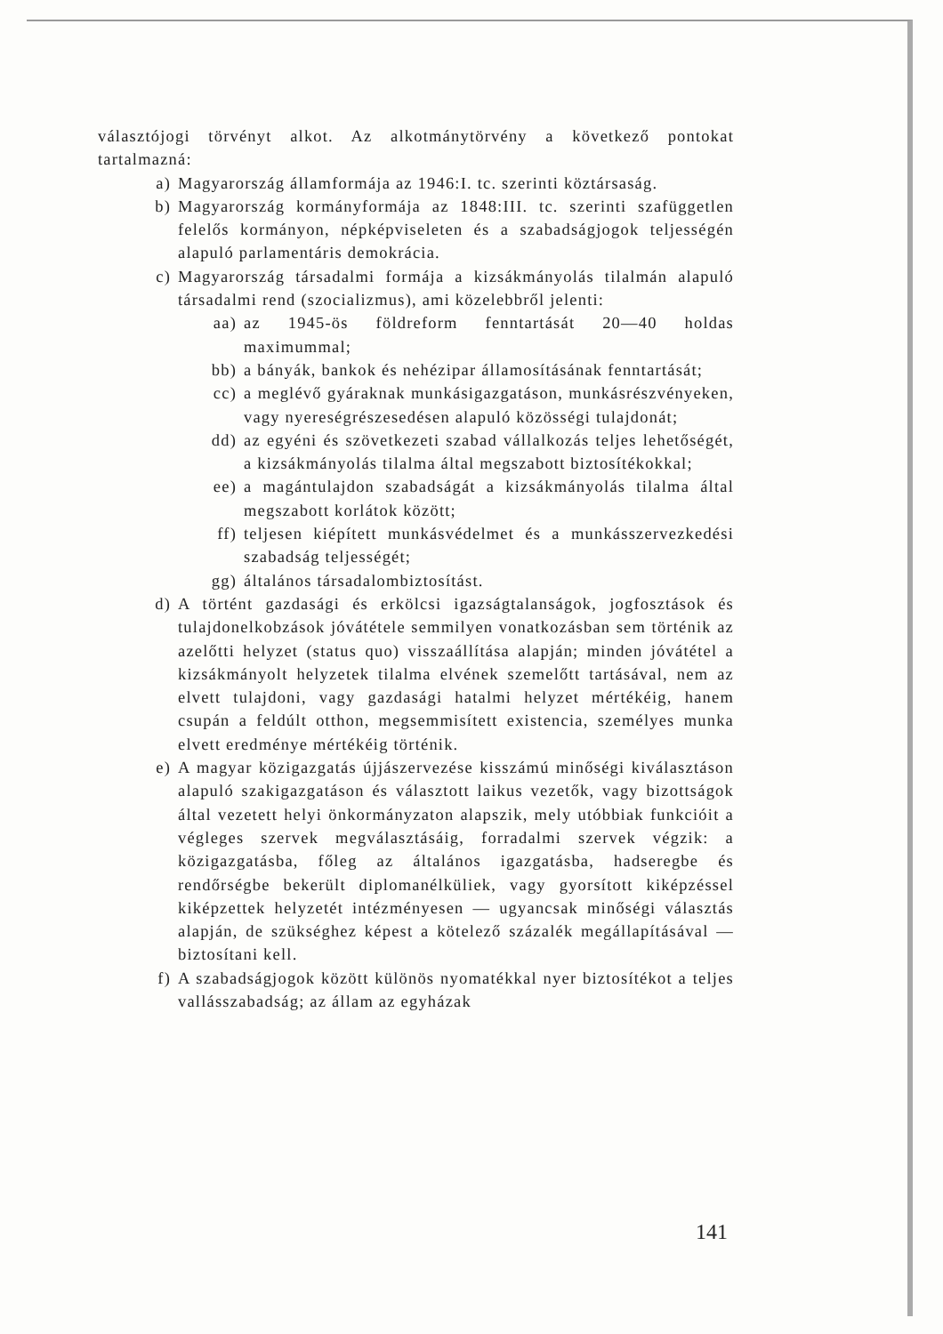választójogi törvényt alkot. Az alkotmánytörvény a következő pontokat tartalmazná:
a) Magyarország államformája az 1946:I. tc. szerinti köztársaság.
b) Magyarország kormányformája az 1848:III. tc. szerinti szafüggetlen felelős kormányon, népképviseleten és a szabadságjogok teljességén alapuló parlamentáris demokrácia.
c) Magyarország társadalmi formája a kizsákmányolás tilalmán alapuló társadalmi rend (szocializmus), ami közelebbről jelenti:
aa) az 1945-ös földreform fenntartását 20—40 holdas maximummal;
bb) a bányák, bankok és nehézipar államosításának fenntartását;
cc) a meglévő gyáraknak munkásigazgatáson, munkásrészvényeken, vagy nyereségrészesedésen alapuló közösségi tulajdonát;
dd) az egyéni és szövetkezeti szabad vállalkozás teljes lehetőségét, a kizsákmányolás tilalma által megszabott biztosítékokkal;
ee) a magántulajdon szabadságát a kizsákmányolás tilalma által megszabott korlátok között;
ff) teljesen kiépített munkásvédelmet és a munkásszervezkedési szabadság teljességét;
gg) általános társadalombiztosítást.
d) A történt gazdasági és erkölcsi igazságtalanságok, jogfosztások és tulajdonelkobzások jóvátétele semmilyen vonatkozásban sem történik az azelőtti helyzet (status quo) visszaállítása alapján; minden jóvátétel a kizsákmányolt helyzetek tilalma elvének szemelőtt tartásával, nem az elvett tulajdoni, vagy gazdasági hatalmi helyzet mértékéig, hanem csupán a feldúlt otthon, megsemmisített existencia, személyes munka elvett eredménye mértékéig történik.
e) A magyar közigazgatás újjászervezése kisszámú minőségi kiválasztáson alapuló szakigazgatáson és választott laikus vezetők, vagy bizottságok által vezetett helyi önkormányzaton alapszik, mely utóbbiak funkcióit a végleges szervek megválasztásáig, forradalmi szervek végzik: a közigazgatásba, főleg az általános igazgatásba, hadseregbe és rendőrségbe bekerült diplomanélküliek, vagy gyorsított kiképzéssel kiképzettek helyzetét intézményesen — ugyancsak minőségi választás alapján, de szükséghez képest a kötelező százalék megállapításával — biztosítani kell.
f) A szabadságjogok között különös nyomatékkal nyer biztosítékot a teljes vallásszabadság; az állam az egyházak
141